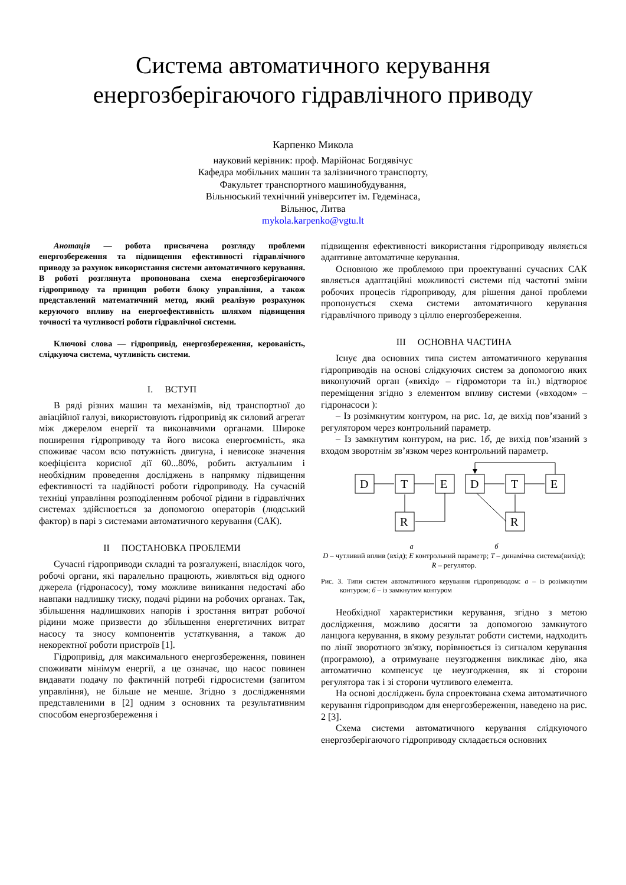Система автоматичного керування
енергозберігаючого гідравлічного приводу
Карпенко Микола
науковий керівник: проф. Марійонас Богдявічус
Кафедра мобільних машин та залізничного транспорту,
Факультет транспортного машинобудування,
Вільнюський технічний університет ім. Гедемінаса,
Вільнюс, Литва
mykola.karpenko@vgtu.lt
Анотація — робота присвячена розгляду проблеми енергозбереження та підвищення ефективності гідравлічного приводу за рахунок використання системи автоматичного керування. В роботі розглянута пропонована схема енергозберігаючого гідроприводу та принцип роботи блоку управління, а також представлений математичний метод, який реалізую розрахунок керуючого впливу на енергоефективність шляхом підвищення точності та чутливості роботи гідравлічної системи.
Ключові слова — гідропривід, енергозбереження, керованість, слідкуюча система, чутливість системи.
I. ВСТУП
В ряді різних машин та механізмів, від транспортної до авіаційної галузі, використовують гідропривід як силовий агрегат між джерелом енергії та виконавчими органами. Широке поширення гідроприводу та його висока енергоємність, яка споживає часом всю потужність двигуна, і невисоке значення коефіцієнта корисної дії 60...80%, робить актуальним і необхідним проведення досліджень в напрямку підвищення ефективності та надійності роботи гідроприводу. На сучасній техніці управління розподіленням робочої рідини в гідравлічних системах здійснюється за допомогою операторів (людський фактор) в парі з системами автоматичного керування (САК).
II ПОСТАНОВКА ПРОБЛЕМИ
Сучасні гідроприводи складні та розгалужені, внаслідок чого, робочі органи, які паралельно працюють, живляться від одного джерела (гідронасосу), тому можливе виникання недостачі або навпаки надлишку тиску, подачі рідини на робочих органах. Так, збільшення надлишкових напорів і зростання витрат робочої рідини може призвести до збільшення енергетичних витрат насосу та зносу компонентів устаткування, а також до некоректної роботи пристроїв [1].
Гідропривід, для максимального енергозбереження, повинен споживати мінімум енергії, а це означає, що насос повинен видавати подачу по фактичній потребі гідросистеми (запитом управління), не більше не менше. Згідно з дослідженнями представленими в [2] одним з основних та результативним способом енергозбереження і
підвищення ефективності використання гідроприводу являється адаптивне автоматичне керування.
Основною же проблемою при проектуванні сучасних САК являється адаптаційні можливості системи під частотні зміни робочих процесів гідроприводу, для рішення даної проблеми пропонується схема системи автоматичного керування гідравлічного приводу з ціллю енергозбереження.
III ОСНОВНА ЧАСТИНА
Існує два основних типа систем автоматичного керування гідроприводів на основі слідкуючих систем за допомогою яких виконуючий орган («вихід» – гідромотори та ін.) відтворює переміщення згідно з елементом впливу системи («входом» – гідронасоси ):
– Із розімкнутим контуром, на рис. 1а, де вихід пов’язаний з регулятором через контрольний параметр.
– Із замкнутим контуром, на рис. 1б, де вихід пов’язаний з входом зворотнім зв’язком через контрольний параметр.
D
T
E
R
D
T
E
R
а б
D – чутливий вплив (вхід); E контрольний параметр; T – динамічна система(вихід); R – регулятор.
Рис. 3. Типи систем автоматичного керування гідроприводом: а – із розімкнутим контуром; б – із замкнутим контуром
Необхідної характеристики керування, згідно з метою дослідження, можливо досягти за допомогою замкнутого ланцюга керування, в якому результат роботи системи, надходить по лінії зворотного зв'язку, порівнюється із сигналом керування (програмою), а отримуване неузгодження викликає дію, яка автоматично компенсує це неузгодження, як зі сторони регулятора так і зі сторони чутливого елемента.
На основі досліджень була спроектована схема автоматичного керування гідроприводом для енергозбереження, наведено на рис. 2 [3].
Схема системи автоматичного керування слідкуючого енергозберігаючого гідроприводу складається основних